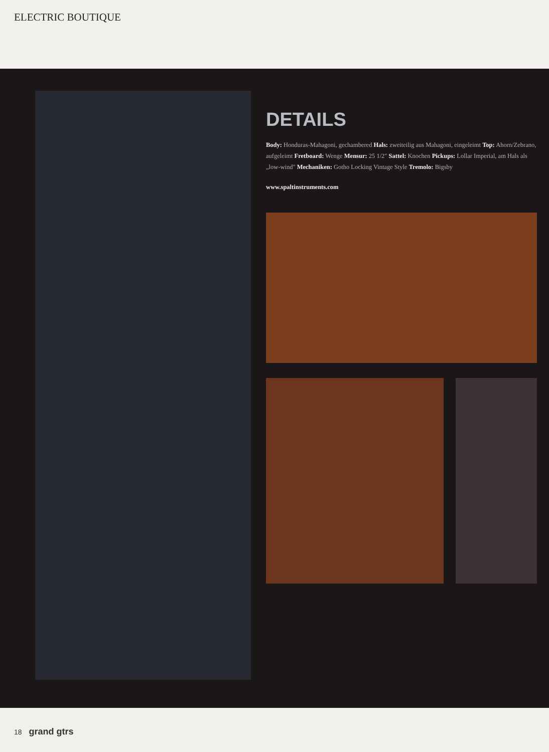ELECTRIC BOUTIQUE
DETAILS
Body: Honduras-Mahagoni, gechambered Hals: zweiteilig aus Mahagoni, eingeleimt Top: Ahorn/Zebrano, aufgeleimt Fretboard: Wenge Mensur: 25 1/2" Sattel: Knochen Pickups: Lollar Imperial, am Hals als „low-wind" Mechaniken: Gotho Locking Vintage Style Tremolo: Bigsby
www.spaltinstruments.com
18 grand gtrs